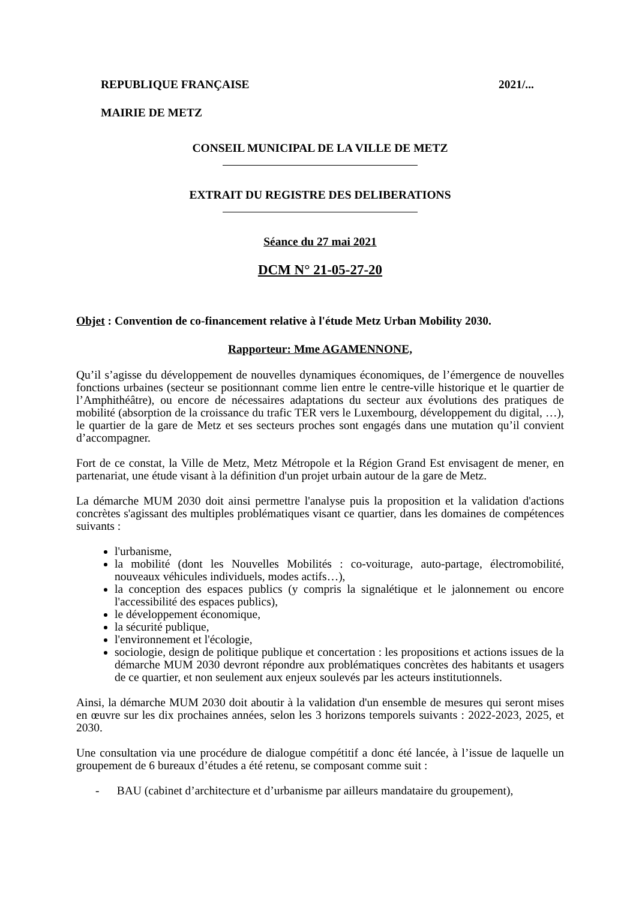REPUBLIQUE FRANÇAISE 2021/...
MAIRIE DE METZ
CONSEIL MUNICIPAL DE LA VILLE DE METZ
EXTRAIT DU REGISTRE DES DELIBERATIONS
Séance du 27 mai 2021
DCM N° 21-05-27-20
Objet : Convention de co-financement relative à l'étude Metz Urban Mobility 2030.
Rapporteur: Mme AGAMENNONE,
Qu’il s’agisse du développement de nouvelles dynamiques économiques, de l’émergence de nouvelles fonctions urbaines (secteur se positionnant comme lien entre le centre-ville historique et le quartier de l’Amphithéâtre), ou encore de nécessaires adaptations du secteur aux évolutions des pratiques de mobilité (absorption de la croissance du trafic TER vers le Luxembourg, développement du digital, …), le quartier de la gare de Metz et ses secteurs proches sont engagés dans une mutation qu’il convient d’accompagner.
Fort de ce constat, la Ville de Metz, Metz Métropole et la Région Grand Est envisagent de mener, en partenariat, une étude visant à la définition d'un projet urbain autour de la gare de Metz.
La démarche MUM 2030 doit ainsi permettre l'analyse puis la proposition et la validation d'actions concrètes s'agissant des multiples problématiques visant ce quartier, dans les domaines de compétences suivants :
l'urbanisme,
la mobilité (dont les Nouvelles Mobilités : co-voiturage, auto-partage, électromobilité, nouveaux véhicules individuels, modes actifs…),
la conception des espaces publics (y compris la signalétique et le jalonnement ou encore l'accessibilité des espaces publics),
le développement économique,
la sécurité publique,
l'environnement et l'écologie,
sociologie, design de politique publique et concertation : les propositions et actions issues de la démarche MUM 2030 devront répondre aux problématiques concrètes des habitants et usagers de ce quartier, et non seulement aux enjeux soulevés par les acteurs institutionnels.
Ainsi, la démarche MUM 2030 doit aboutir à la validation d'un ensemble de mesures qui seront mises en œuvre sur les dix prochaines années, selon les 3 horizons temporels suivants : 2022-2023, 2025, et 2030.
Une consultation via une procédure de dialogue compétitif a donc été lancée, à l’issue de laquelle un groupement de 6 bureaux d’études a été retenu, se composant comme suit :
- BAU (cabinet d’architecture et d’urbanisme par ailleurs mandataire du groupement),